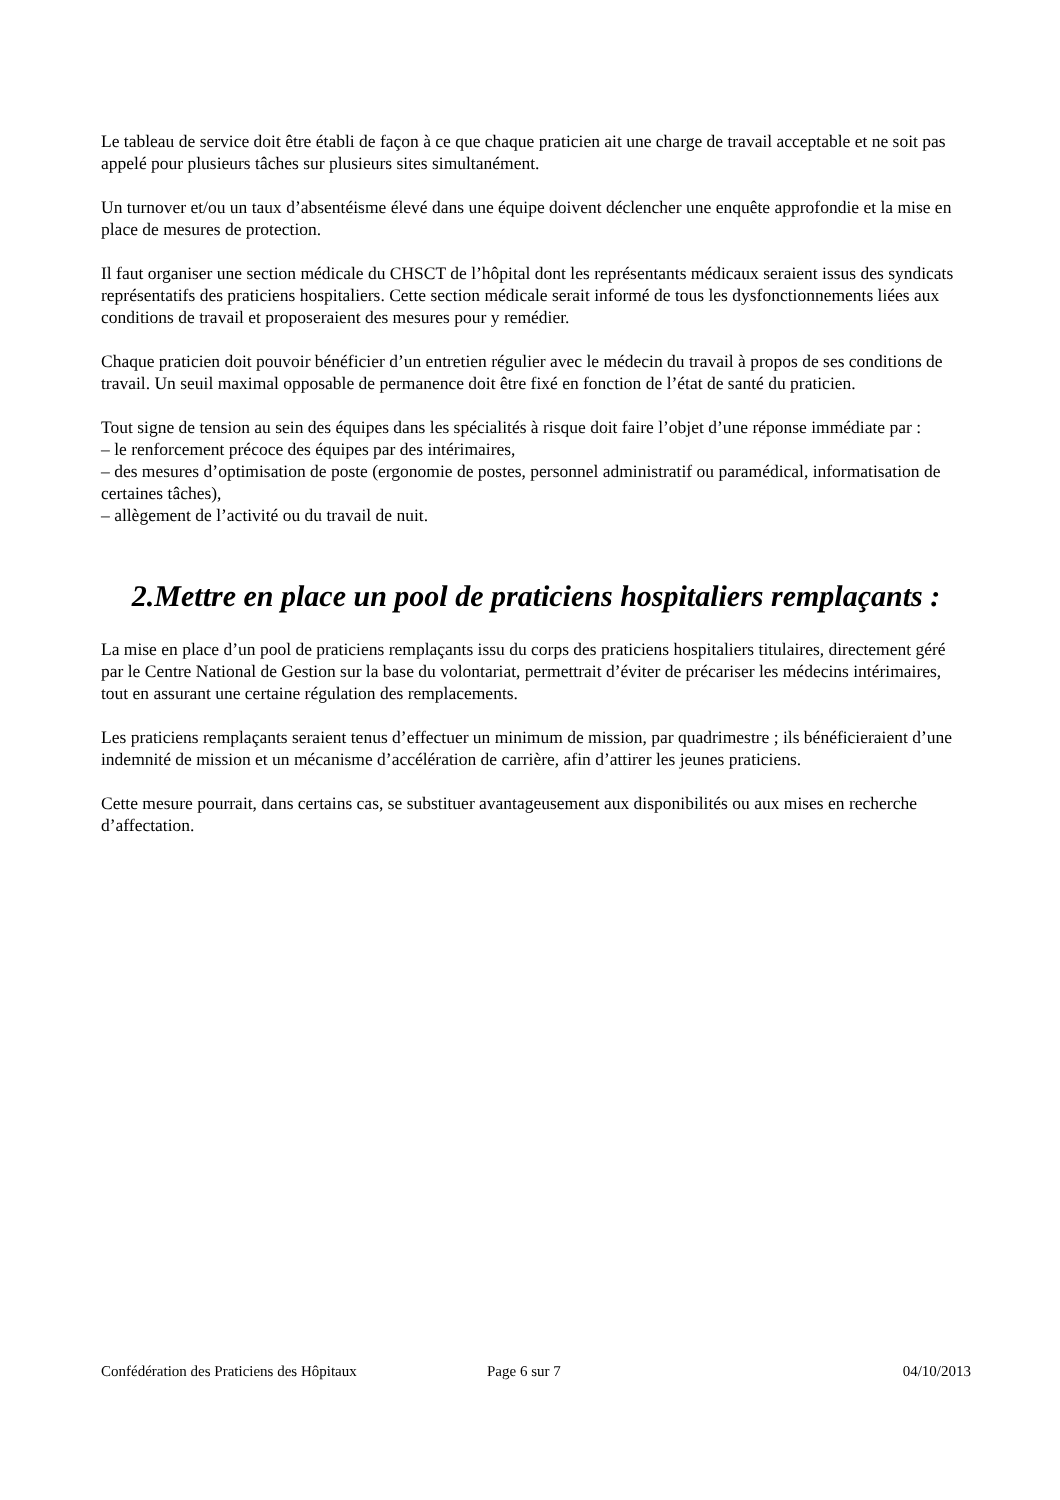Le tableau de service doit être établi de façon à ce que chaque praticien ait une charge de travail acceptable et ne soit pas appelé pour plusieurs tâches sur plusieurs sites simultanément.
Un turnover et/ou un taux d’absentéisme élevé dans une équipe doivent déclencher une enquête approfondie et la mise en place de mesures de protection.
Il faut organiser une section médicale du CHSCT de l’hôpital dont les représentants médicaux seraient issus des syndicats représentatifs des praticiens hospitaliers. Cette section médicale serait informé de tous les dysfonctionnements liées aux conditions de travail et proposeraient des mesures pour y remédier.
Chaque praticien doit pouvoir bénéficier d’un entretien régulier avec le médecin du travail à propos de ses conditions de travail. Un seuil maximal opposable de permanence doit être fixé en fonction de l’état de santé du praticien.
Tout signe de tension au sein des équipes dans les spécialités à risque doit faire l’objet d’une réponse immédiate par :
– le renforcement précoce des équipes par des intérimaires,
– des mesures d’optimisation de poste (ergonomie de postes, personnel administratif ou paramédical, informatisation de certaines tâches),
– allègement de l’activité ou du travail de nuit.
2.Mettre en place un pool de praticiens hospitaliers remplaçants :
La mise en place d’un pool de praticiens remplaçants issu du corps des praticiens hospitaliers titulaires, directement géré par le Centre National de Gestion sur la base du volontariat, permettrait d’éviter de précariser les médecins intérimaires, tout en assurant une certaine régulation des remplacements.
Les praticiens remplaçants seraient tenus d’effectuer un minimum de mission, par quadrimestre ; ils bénéficieraient d’une indemnité de mission et un mécanisme d’accélération de carrière, afin d’attirer les jeunes praticiens.
Cette mesure pourrait, dans certains cas, se substituer avantageusement aux disponibilités ou aux mises en recherche d’affectation.
Confédération des Praticiens des Hôpitaux Page 6 sur 7 04/10/2013